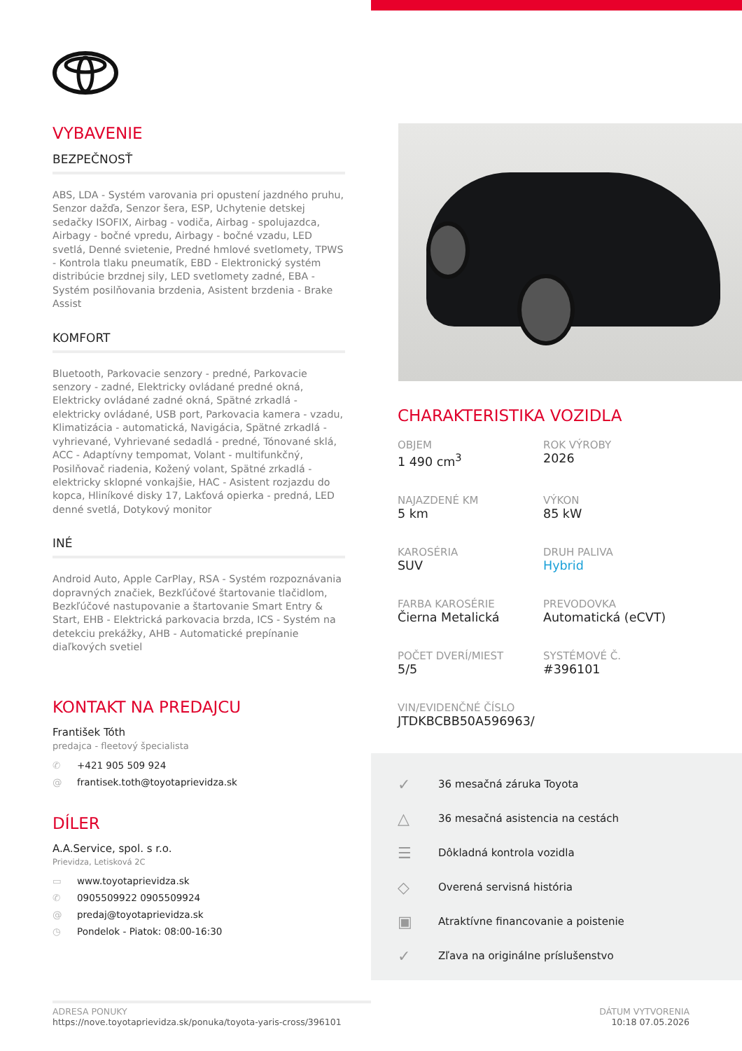VYBAVENIE
BEZPEČNOSŤ
ABS, LDA - Systém varovania pri opustení jazdného pruhu, Senzor dažďa, Senzor šera, ESP, Uchytenie detskej sedačky ISOFIX, Airbag - vodiča, Airbag - spolujazdca, Airbagy - bočné vpredu, Airbagy - bočné vzadu, LED svetlá, Denné svietenie, Predné hmlové svetlomety, TPWS - Kontrola tlaku pneumatík, EBD - Elektronický systém distribúcie brzdnej sily, LED svetlomety zadné, EBA - Systém posilňovania brzdenia, Asistent brzdenia - Brake Assist
KOMFORT
Bluetooth, Parkovacie senzory - predné, Parkovacie senzory - zadné, Elektricky ovládané predné okná, Elektricky ovládané zadné okná, Spätné zrkadlá - elektricky ovládané, USB port, Parkovacia kamera - vzadu, Klimatizácia - automatická, Navigácia, Spätné zrkadlá - vyhrievané, Vyhrievané sedadlá - predné, Tónované sklá, ACC - Adaptívny tempomat, Volant - multifunkčný, Posilňovač riadenia, Kožený volant, Spätné zrkadlá - elektricky sklopné vonkajšie, HAC - Asistent rozjazdu do kopca, Hliníkové disky 17, Lakťová opierka - predná, LED denné svetlá, Dotykový monitor
INÉ
Android Auto, Apple CarPlay, RSA - Systém rozpoznávania dopravných značiek, Bezkľúčové štartovanie tlačidlom, Bezkľúčové nastupovanie a štartovanie Smart Entry & Start, EHB - Elektrická parkovacia brzda, ICS - Systém na detekciu prekážky, AHB - Automatické prepínanie diaľkových svetiel
KONTAKT NA PREDAJCU
František Tóth
predajca - fleetový špecialista
✆ +421 905 509 924
@ frantisek.toth@toyotaprievidza.sk
DÍLER
A.A.Service, spol. s r.o.
Prievidza, Letisková 2C
▭ www.toyotaprievidza.sk
✆ 0905509922 0905509924
@ predaj@toyotaprievidza.sk
◷ Pondelok - Piatok: 08:00-16:30
CHARAKTERISTIKA VOZIDLA
OBJEM
1 490 cm<sup>3</sup>
ROK VÝROBY
2026
NAJAZDENÉ KM
5 km
VÝKON
85 kW
KAROSÉRIA
SUV
DRUH PALIVA
Hybrid
FARBA KAROSÉRIE
Čierna Metalická
PREVODOVKA
Automatická (eCVT)
POČET DVERÍ/MIEST
5/5
SYSTÉMOVÉ Č.
#396101
VIN/EVIDENČNÉ ČÍSLO
JTDKBCBB50A596963/
✓ 36 mesačná záruka Toyota
△ 36 mesačná asistencia na cestách
☰ Dôkladná kontrola vozidla
◇ Overená servisná história
▣ Atraktívne financovanie a poistenie
✓ Zľava na originálne príslušenstvo
ADRESA PONUKY
https://nove.toyotaprievidza.sk/ponuka/toyota-yaris-cross/396101
DÁTUM VYTVORENIA
10:18 07.05.2026